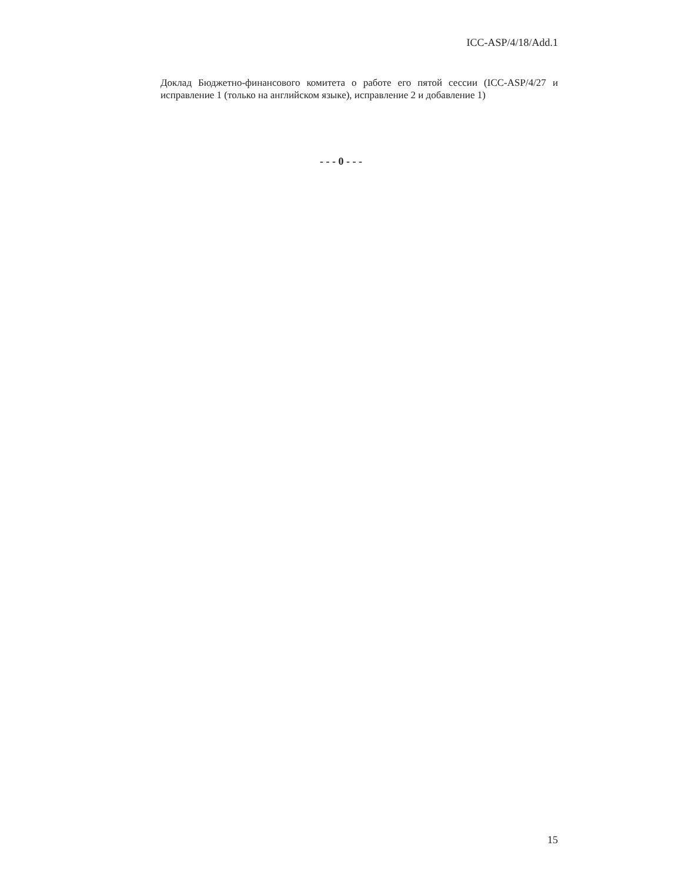ICC-ASP/4/18/Add.1
Доклад Бюджетно-финансового комитета о работе его пятой сессии (ICC-ASP/4/27 и исправление 1 (только на английском языке), исправление 2 и добавление 1)
- - - 0 - - -
15